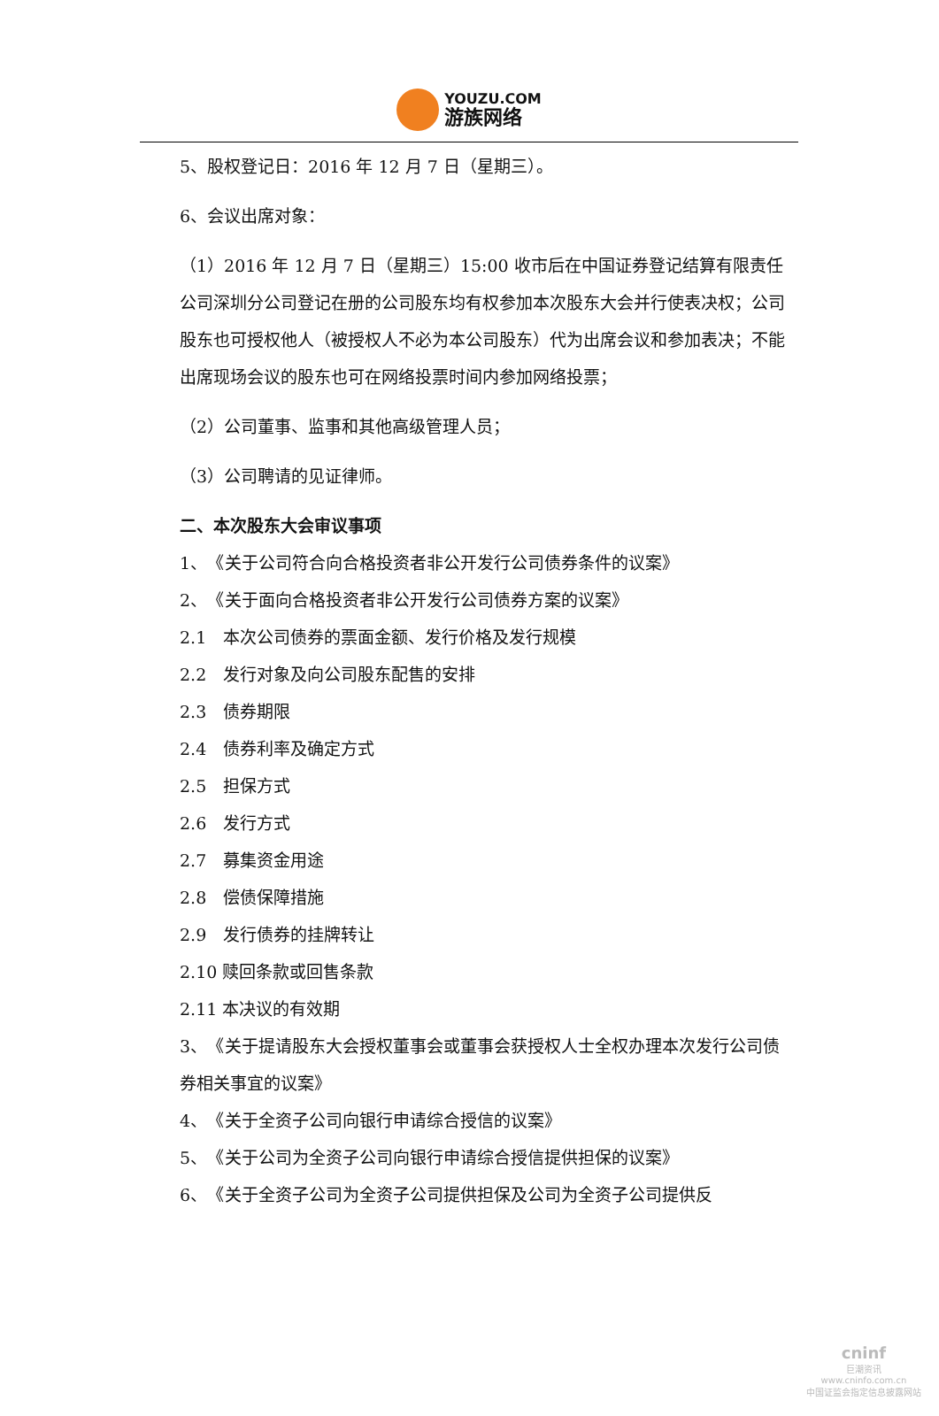YOUZU.COM
游族网络
5、股权登记日：2016 年 12 月 7 日（星期三）。
6、会议出席对象：
（1）2016 年 12 月 7 日（星期三）15:00 收市后在中国证券登记结算有限责任公司深圳分公司登记在册的公司股东均有权参加本次股东大会并行使表决权；公司股东也可授权他人（被授权人不必为本公司股东）代为出席会议和参加表决；不能出席现场会议的股东也可在网络投票时间内参加网络投票；
（2）公司董事、监事和其他高级管理人员；
（3）公司聘请的见证律师。
二、本次股东大会审议事项
1、　《关于公司符合向合格投资者非公开发行公司债券条件的议案》
2、　《关于面向合格投资者非公开发行公司债券方案的议案》
2.1　本次公司债券的票面金额、发行价格及发行规模
2.2　发行对象及向公司股东配售的安排
2.3　债券期限
2.4　债券利率及确定方式
2.5　担保方式
2.6　发行方式
2.7　募集资金用途
2.8　偿债保障措施
2.9　发行债券的挂牌转让
2.10 赎回条款或回售条款
2.11 本决议的有效期
3、　《关于提请股东大会授权董事会或董事会获授权人士全权办理本次发行公司债券相关事宜的议案》
4、　《关于全资子公司向银行申请综合授信的议案》
5、　《关于公司为全资子公司向银行申请综合授信提供担保的议案》
6、　《关于全资子公司为全资子公司提供担保及公司为全资子公司提供反
cninf
巨潮资讯
www.cninfo.com.cn
中国证监会指定信息披露网站